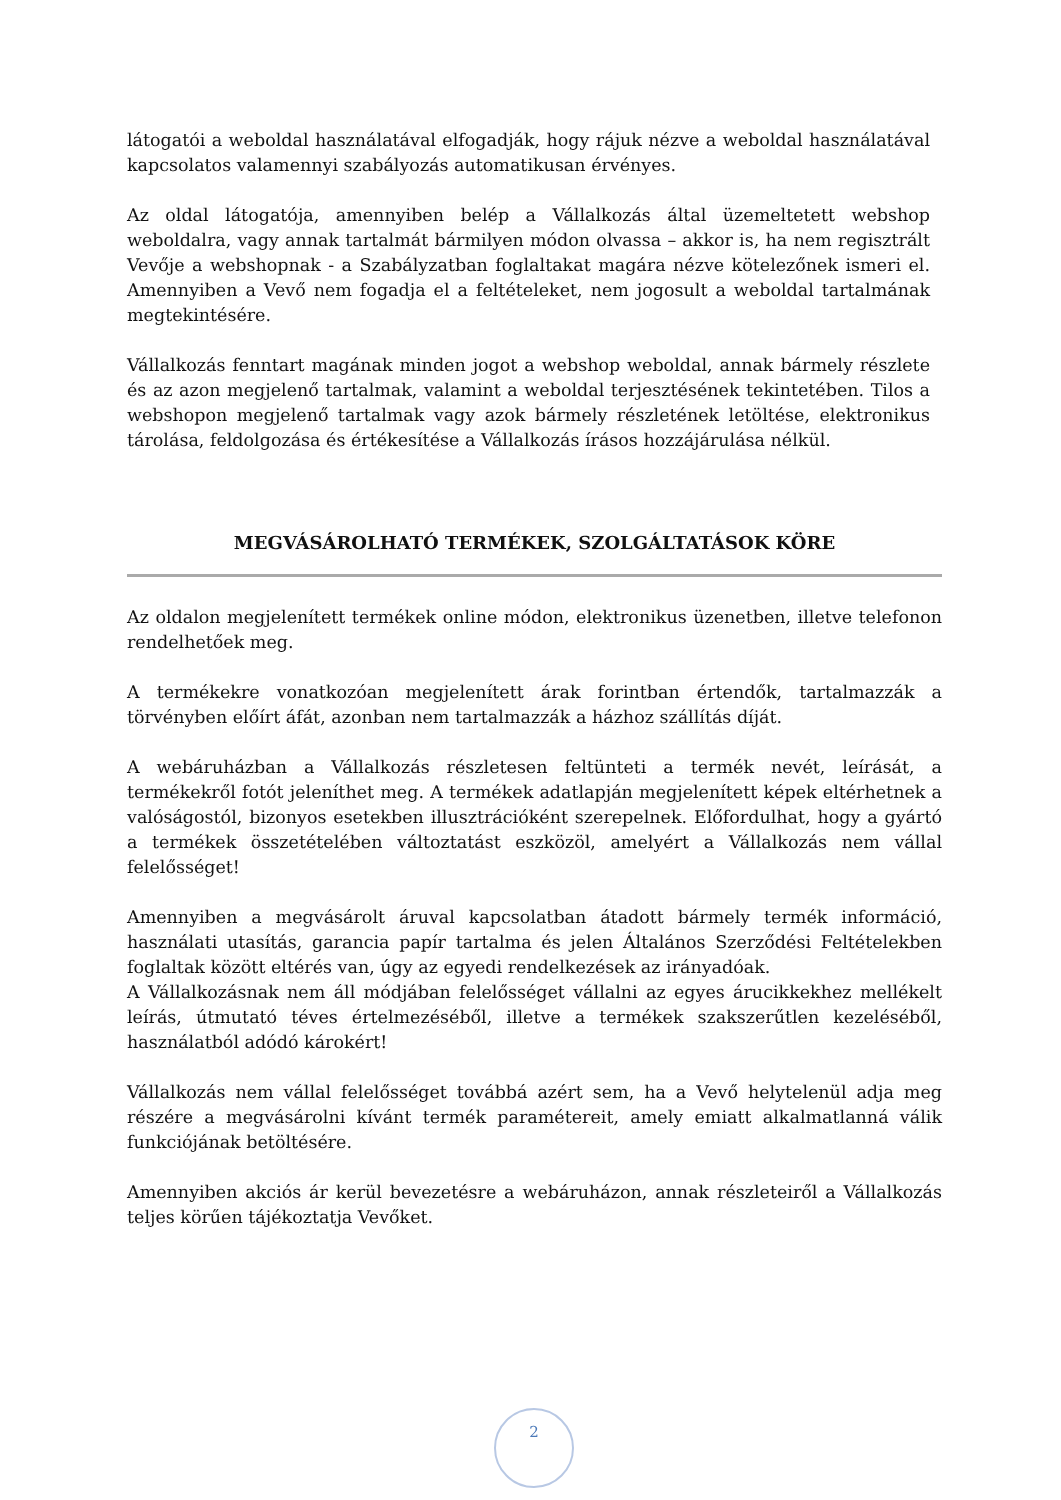látogatói a weboldal használatával elfogadják, hogy rájuk nézve a weboldal használatával kapcsolatos valamennyi szabályozás automatikusan érvényes.
Az oldal látogatója, amennyiben belép a Vállalkozás által üzemeltetett webshop weboldalra, vagy annak tartalmát bármilyen módon olvassa – akkor is, ha nem regisztrált Vevője a webshopnak - a Szabályzatban foglaltakat magára nézve kötelezőnek ismeri el. Amennyiben a Vevő nem fogadja el a feltételeket, nem jogosult a weboldal tartalmának megtekintésére.
Vállalkozás fenntart magának minden jogot a webshop weboldal, annak bármely részlete és az azon megjelenő tartalmak, valamint a weboldal terjesztésének tekintetében. Tilos a webshopon megjelenő tartalmak vagy azok bármely részletének letöltése, elektronikus tárolása, feldolgozása és értékesítése a Vállalkozás írásos hozzájárulása nélkül.
MEGVÁSÁROLHATÓ TERMÉKEK, SZOLGÁLTATÁSOK KÖRE
Az oldalon megjelenített termékek online módon, elektronikus üzenetben, illetve telefonon rendelhetőek meg.
A termékekre vonatkozóan megjelenített árak forintban értendők, tartalmazzák a törvényben előírt áfát, azonban nem tartalmazzák a házhoz szállítás díját.
A webáruházban a Vállalkozás részletesen feltünteti a termék nevét, leírását, a termékekről fotót jeleníthet meg. A termékek adatlapján megjelenített képek eltérhetnek a valóságostól, bizonyos esetekben illusztrációként szerepelnek. Előfordulhat, hogy a gyártó a termékek összetételében változtatást eszközöl, amelyért a Vállalkozás nem vállal felelősséget!
Amennyiben a megvásárolt áruval kapcsolatban átadott bármely termék információ, használati utasítás, garancia papír tartalma és jelen Általános Szerződési Feltételekben foglaltak között eltérés van, úgy az egyedi rendelkezések az irányadóak.
A Vállalkozásnak nem áll módjában felelősséget vállalni az egyes árucikkekhez mellékelt leírás, útmutató téves értelmezéséből, illetve a termékek szakszerűtlen kezeléséből, használatból adódó károkért!
Vállalkozás nem vállal felelősséget továbbá azért sem, ha a Vevő helytelenül adja meg részére a megvásárolni kívánt termék paramétereit, amely emiatt alkalmatlanná válik funkciójának betöltésére.
Amennyiben akciós ár kerül bevezetésre a webáruházon, annak részleteiről a Vállalkozás teljes körűen tájékoztatja Vevőket.
2